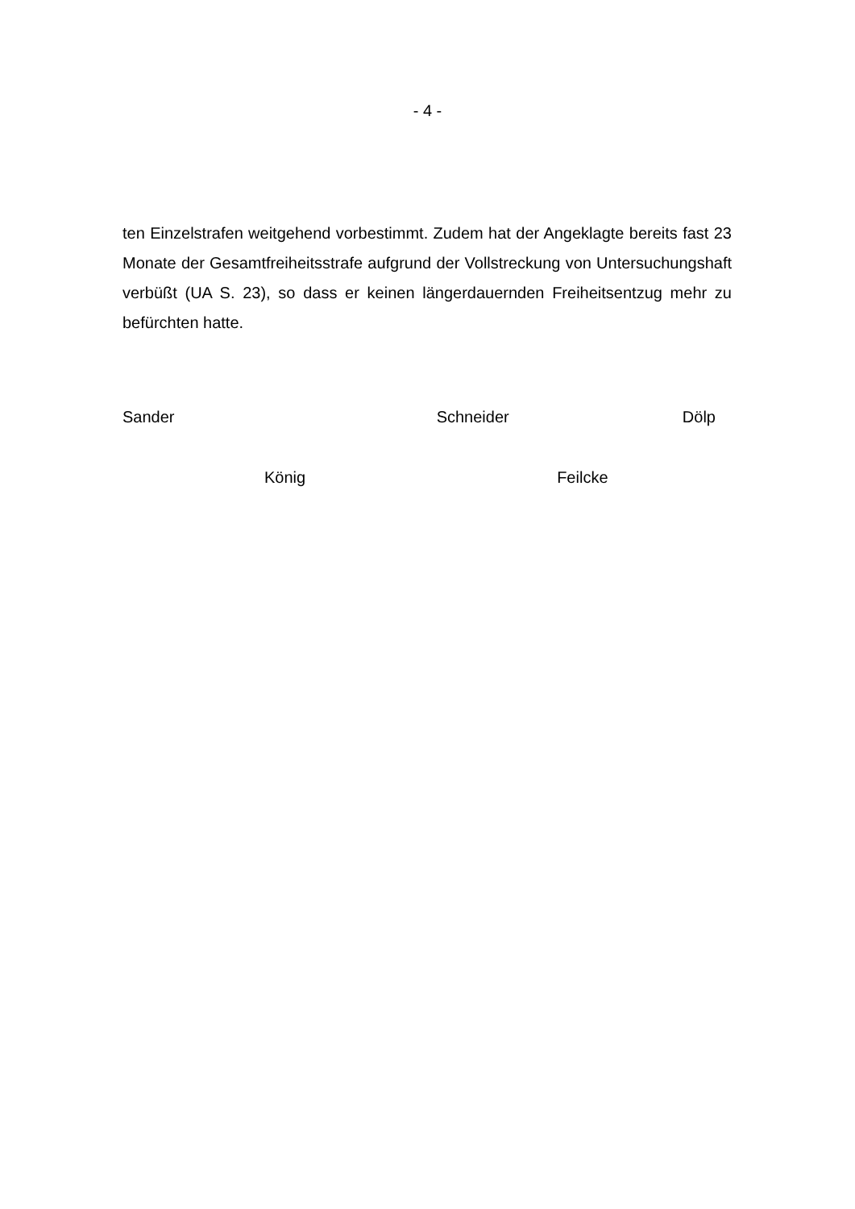- 4 -
ten Einzelstrafen weitgehend vorbestimmt. Zudem hat der Angeklagte bereits fast 23 Monate der Gesamtfreiheitsstrafe aufgrund der Vollstreckung von Untersuchungshaft verbüßt (UA S. 23), so dass er keinen längerdauernden Freiheitsentzug mehr zu befürchten hatte.
Sander Schneider Dölp
König Feilcke